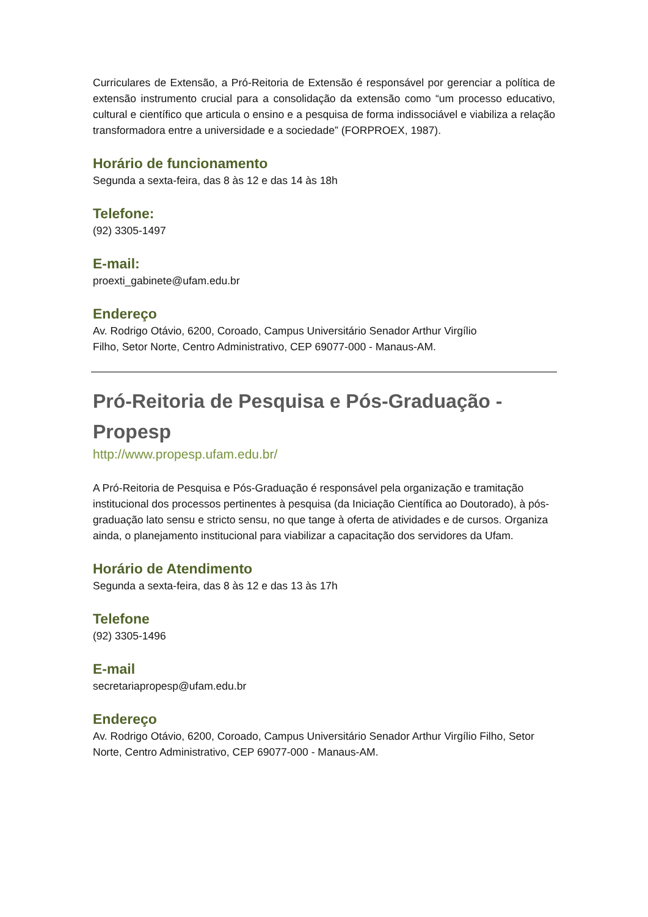Curriculares de Extensão, a Pró-Reitoria de Extensão é responsável por gerenciar a política de extensão instrumento crucial para a consolidação da extensão como “um processo educativo, cultural e científico que articula o ensino e a pesquisa de forma indissociável e viabiliza a relação transformadora entre a universidade e a sociedade” (FORPROEX, 1987).
Horário de funcionamento
Segunda a sexta-feira, das 8 às 12 e das 14 às 18h
Telefone:
(92) 3305-1497
E-mail:
proexti_gabinete@ufam.edu.br
Endereço
Av. Rodrigo Otávio, 6200, Coroado, Campus Universitário Senador Arthur Virgílio
Filho, Setor Norte, Centro Administrativo, CEP 69077-000 - Manaus-AM.
Pró-Reitoria de Pesquisa e Pós-Graduação -
Propesp
http://www.propesp.ufam.edu.br/
A Pró-Reitoria de Pesquisa e Pós-Graduação é responsável pela organização e tramitação institucional dos processos pertinentes à pesquisa (da Iniciação Científica ao Doutorado), à pós-graduação lato sensu e stricto sensu, no que tange à oferta de atividades e de cursos. Organiza ainda, o planejamento institucional para viabilizar a capacitação dos servidores da Ufam.
Horário de Atendimento
Segunda a sexta-feira, das 8 às 12 e das 13 às 17h
Telefone
(92) 3305-1496
E-mail
secretariapropesp@ufam.edu.br
Endereço
Av. Rodrigo Otávio, 6200, Coroado, Campus Universitário Senador Arthur Virgílio Filho, Setor Norte, Centro Administrativo, CEP 69077-000 - Manaus-AM.